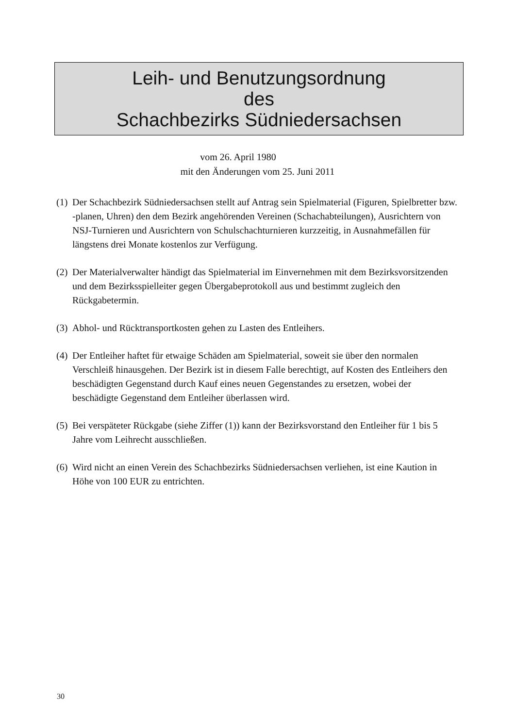Leih- und Benutzungsordnung
des
Schachbezirks Südniedersachsen
vom 26. April 1980
mit den Änderungen vom 25. Juni 2011
(1)
Der Schachbezirk Südniedersachsen stellt auf Antrag sein Spielmaterial (Figuren, Spielbretter bzw. -planen, Uhren) den dem Bezirk angehörenden Vereinen (Schachabteilungen), Ausrichtern von NSJ-Turnieren und Ausrichtern von Schulschachturnieren kurzzeitig, in Ausnahmefällen für längstens drei Monate kostenlos zur Verfügung.
(2)
Der Materialverwalter händigt das Spielmaterial im Einvernehmen mit dem Bezirksvorsitzenden und dem Bezirksspielleiter gegen Übergabeprotokoll aus und bestimmt zugleich den Rückgabetermin.
(3)
Abhol- und Rücktransportkosten gehen zu Lasten des Entleihers.
(4)
Der Entleiher haftet für etwaige Schäden am Spielmaterial, soweit sie über den normalen Verschleiß hinausgehen. Der Bezirk ist in diesem Falle berechtigt, auf Kosten des Entleihers den beschädigten Gegenstand durch Kauf eines neuen Gegenstandes zu ersetzen, wobei der beschädigte Gegenstand dem Entleiher überlassen wird.
(5)
Bei verspäteter Rückgabe (siehe Ziffer (1)) kann der Bezirksvorstand den Entleiher für 1 bis 5 Jahre vom Leihrecht ausschließen.
(6)
Wird nicht an einen Verein des Schachbezirks Südniedersachsen verliehen, ist eine Kaution in Höhe von 100 EUR zu entrichten.
30